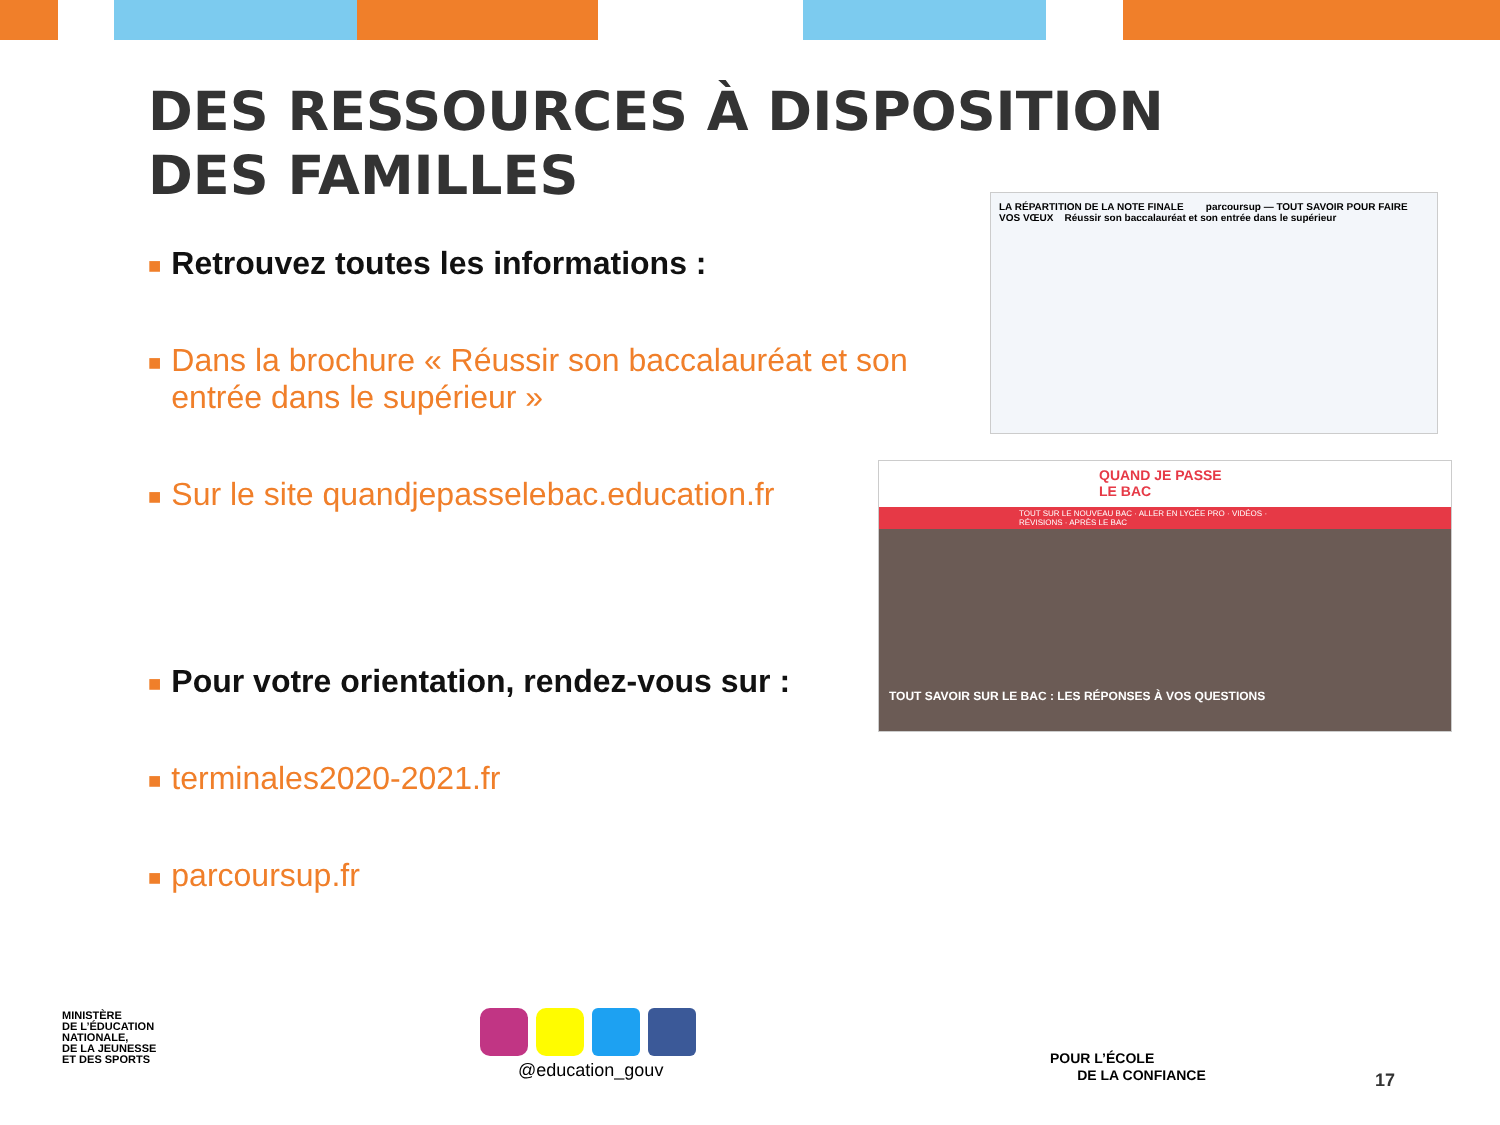DES RESSOURCES À DISPOSITION
DES FAMILLES
■ Retrouvez toutes les informations :
■ Dans la brochure « Réussir son baccalauréat et son entrée dans le supérieur »
■ Sur le site quandjepasselebac.education.fr
■ Pour votre orientation, rendez-vous sur :
■ terminales2020-2021.fr
■ parcoursup.fr
LA RÉPARTITION DE LA NOTE FINALE parcoursup — TOUT SAVOIR POUR FAIRE VOS VŒUX Réussir son baccalauréat et son entrée dans le supérieur
QUAND JE PASSE LE BAC
TOUT SUR LE NOUVEAU BAC · ALLER EN LYCÉE PRO · VIDÉOS · RÉVISIONS · APRÈS LE BAC
TOUT SAVOIR SUR LE BAC : LES RÉPONSES À VOS QUESTIONS
MINISTÈRE
DE L’ÉDUCATION
NATIONALE,
DE LA JEUNESSE
ET DES SPORTS
@education_gouv
POUR L’ÉCOLE
DE LA CONFIANCE
17